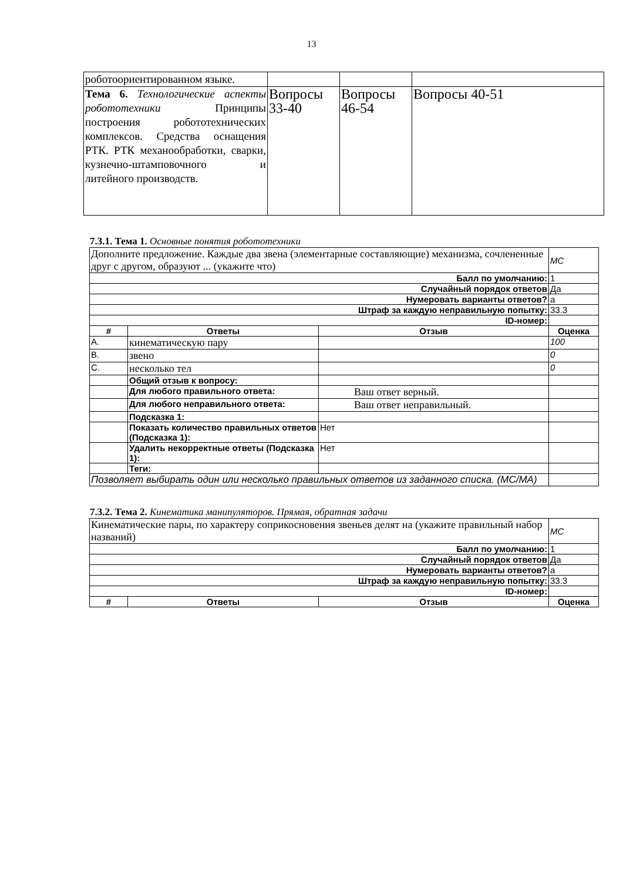13
| роботоориентированном языке. | | | |
| Тема 6. Технологические аспекты робототехники Принципы построения робототехнических комплексов. Средства оснащения РТК. РТК механообработки, сварки, кузнечно-штамповочного и литейного производств. | Вопросы 33-40 | Вопросы 46-54 | Вопросы 40-51 |
7.3.1. Тема 1. Основные понятия робототехники
| Дополните предложение. Каждые два звена (элементарные составляющие) механизма, сочлененные друг с другом, образуют ... (укажите что) | | | MC |
| Балл по умолчанию: | | | 1 |
| Случайный порядок ответов | | | Да |
| Нумеровать варианты ответов? | | | a |
| Штраф за каждую неправильную попытку: | | | 33.3 |
| ID-номер: | | | |
| # | Ответы | Отзыв | Оценка |
| A. | кинематическую пару | | 100 |
| B. | звено | | 0 |
| C. | несколько тел | | 0 |
| | Общий отзыв к вопросу: | | |
| | Для любого правильного ответа: | Ваш ответ верный. | |
| | Для любого неправильного ответа: | Ваш ответ неправильный. | |
| | Подсказка 1: | | |
| | Показать количество правильных ответов (Подсказка 1): | Нет | |
| | Удалить некорректные ответы (Подсказка 1): | Нет | |
| | Теги: | | |
| Позволяет выбирать один или несколько правильных ответов из заданного списка. (MC/MA) | | | |
7.3.2. Тема 2. Кинематика манипуляторов. Прямая, обратная задачи
| Кинематические пары, по характеру соприкосновения звеньев делят на (укажите правильный набор названий) | | | MC |
| Балл по умолчанию: | | | 1 |
| Случайный порядок ответов | | | Да |
| Нумеровать варианты ответов? | | | a |
| Штраф за каждую неправильную попытку: | | | 33.3 |
| ID-номер: | | | |
| # | Ответы | Отзыв | Оценка |